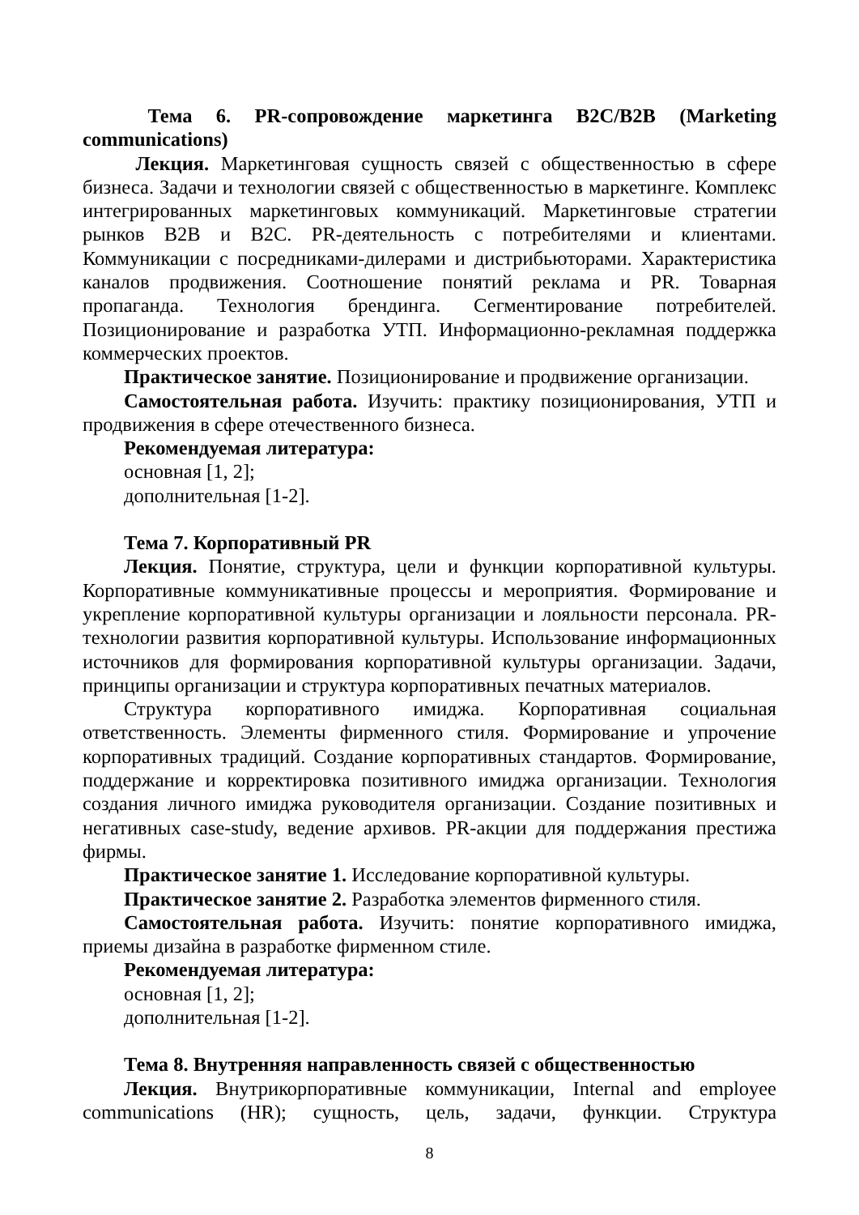Тема 6. PR-сопровождение маркетинга B2C/B2B (Marketing communications)
Лекция. Маркетинговая сущность связей с общественностью в сфере бизнеса. Задачи и технологии связей с общественностью в маркетинге. Комплекс интегрированных маркетинговых коммуникаций. Маркетинговые стратегии рынков B2B и B2C. PR-деятельность с потребителями и клиентами. Коммуникации с посредниками-дилерами и дистрибьюторами. Характеристика каналов продвижения. Соотношение понятий реклама и PR. Товарная пропаганда. Технология брендинга. Сегментирование потребителей. Позиционирование и разработка УТП. Информационно-рекламная поддержка коммерческих проектов.
Практическое занятие. Позиционирование и продвижение организации.
Самостоятельная работа. Изучить: практику позиционирования, УТП и продвижения в сфере отечественного бизнеса.
Рекомендуемая литература:
основная [1, 2];
дополнительная [1-2].
Тема 7. Корпоративный PR
Лекция. Понятие, структура, цели и функции корпоративной культуры. Корпоративные коммуникативные процессы и мероприятия. Формирование и укрепление корпоративной культуры организации и лояльности персонала. PR-технологии развития корпоративной культуры. Использование информационных источников для формирования корпоративной культуры организации. Задачи, принципы организации и структура корпоративных печатных материалов.
Структура корпоративного имиджа. Корпоративная социальная ответственность. Элементы фирменного стиля. Формирование и упрочение корпоративных традиций. Создание корпоративных стандартов. Формирование, поддержание и корректировка позитивного имиджа организации. Технология создания личного имиджа руководителя организации. Создание позитивных и негативных case-study, ведение архивов. PR-акции для поддержания престижа фирмы.
Практическое занятие 1. Исследование корпоративной культуры.
Практическое занятие 2. Разработка элементов фирменного стиля.
Самостоятельная работа. Изучить: понятие корпоративного имиджа, приемы дизайна в разработке фирменном стиле.
Рекомендуемая литература:
основная [1, 2];
дополнительная [1-2].
Тема 8. Внутренняя направленность связей с общественностью
Лекция. Внутрикорпоративные коммуникации, Internal and employee communications (HR); сущность, цель, задачи, функции. Структура
8